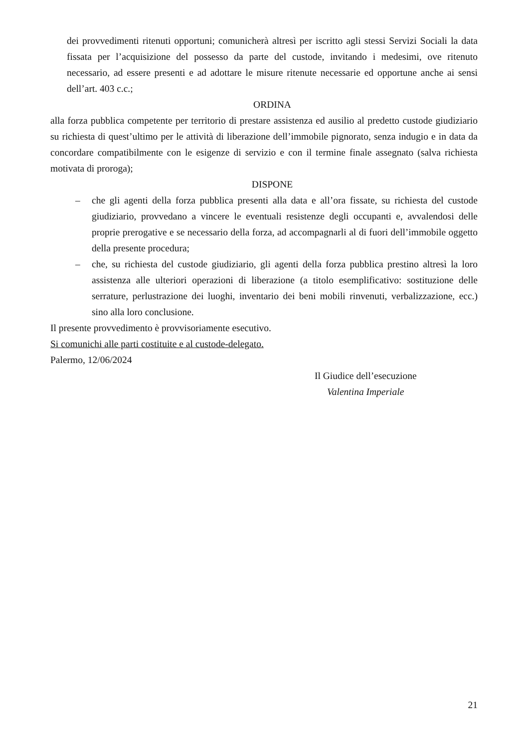dei provvedimenti ritenuti opportuni; comunicherà altresì per iscritto agli stessi Servizi Sociali la data fissata per l’acquisizione del possesso da parte del custode, invitando i medesimi, ove ritenuto necessario, ad essere presenti e ad adottare le misure ritenute necessarie ed opportune anche ai sensi dell’art. 403 c.c.;
ORDINA
alla forza pubblica competente per territorio di prestare assistenza ed ausilio al predetto custode giudiziario su richiesta di quest’ultimo per le attività di liberazione dell’immobile pignorato, senza indugio e in data da concordare compatibilmente con le esigenze di servizio e con il termine finale assegnato (salva richiesta motivata di proroga);
DISPONE
– che gli agenti della forza pubblica presenti alla data e all’ora fissate, su richiesta del custode giudiziario, provvedano a vincere le eventuali resistenze degli occupanti e, avvalendosi delle proprie prerogative e se necessario della forza, ad accompagnarli al di fuori dell’immobile oggetto della presente procedura;
– che, su richiesta del custode giudiziario, gli agenti della forza pubblica prestino altresì la loro assistenza alle ulteriori operazioni di liberazione (a titolo esemplificativo: sostituzione delle serrature, perlustrazione dei luoghi, inventario dei beni mobili rinvenuti, verbalizzazione, ecc.) sino alla loro conclusione.
Il presente provvedimento è provvisoriamente esecutivo.
Si comunichi alle parti costituite e al custode-delegato.
Palermo, 12/06/2024
Il Giudice dell’esecuzione
Valentina Imperiale
21